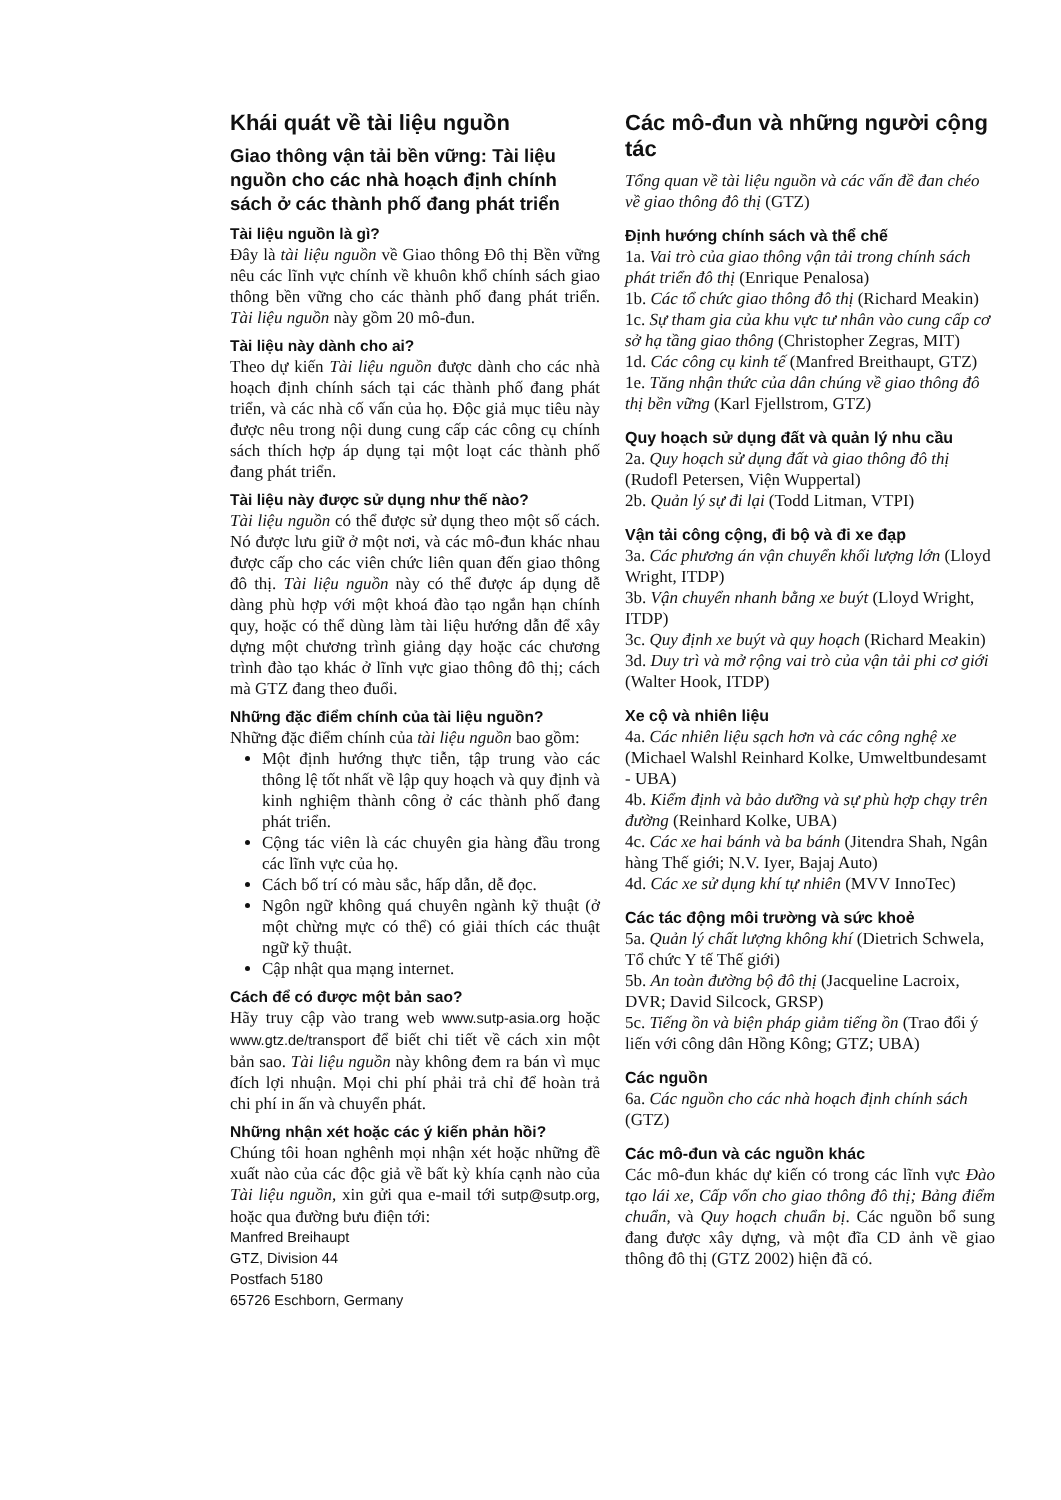Khái quát về tài liệu nguồn
Giao thông vận tải bền vững: Tài liệu nguồn cho các nhà hoạch định chính sách ở các thành phố đang phát triển
Tài liệu nguồn là gì?
Đây là tài liệu nguồn về Giao thông Đô thị Bền vững nêu các lĩnh vực chính về khuôn khổ chính sách giao thông bền vững cho các thành phố đang phát triển. Tài liệu nguồn này gồm 20 mô-đun.
Tài liệu này dành cho ai?
Theo dự kiến Tài liệu nguồn được dành cho các nhà hoạch định chính sách tại các thành phố đang phát triển, và các nhà cố vấn của họ. Độc giả mục tiêu này được nêu trong nội dung cung cấp các công cụ chính sách thích hợp áp dụng tại một loạt các thành phố đang phát triển.
Tài liệu này được sử dụng như thế nào?
Tài liệu nguồn có thể được sử dụng theo một số cách. Nó được lưu giữ ở một nơi, và các mô-đun khác nhau được cấp cho các viên chức liên quan đến giao thông đô thị. Tài liệu nguồn này có thể được áp dụng dễ dàng phù hợp với một khoá đào tạo ngắn hạn chính quy, hoặc có thể dùng làm tài liệu hướng dẫn để xây dựng một chương trình giảng dạy hoặc các chương trình đào tạo khác ở lĩnh vực giao thông đô thị; cách mà GTZ đang theo đuổi.
Những đặc điểm chính của tài liệu nguồn?
Những đặc điểm chính của tài liệu nguồn bao gồm:
Một định hướng thực tiễn, tập trung vào các thông lệ tốt nhất về lập quy hoạch và quy định và kinh nghiệm thành công ở các thành phố đang phát triển.
Cộng tác viên là các chuyên gia hàng đầu trong các lĩnh vực của họ.
Cách bố trí có màu sắc, hấp dẫn, dễ đọc.
Ngôn ngữ không quá chuyên ngành kỹ thuật (ở một chừng mực có thể) có giải thích các thuật ngữ kỹ thuật.
Cập nhật qua mạng internet.
Cách để có được một bản sao?
Hãy truy cập vào trang web www.sutp-asia.org hoặc www.gtz.de/transport để biết chi tiết về cách xin một bản sao. Tài liệu nguồn này không đem ra bán vì mục đích lợi nhuận. Mọi chi phí phải trả chỉ để hoàn trả chi phí in ấn và chuyển phát.
Những nhận xét hoặc các ý kiến phản hồi?
Chúng tôi hoan nghênh mọi nhận xét hoặc những đề xuất nào của các độc giả về bất kỳ khía cạnh nào của Tài liệu nguồn, xin gửi qua e-mail tới sutp@sutp.org, hoặc qua đường bưu điện tới:
Manfred Breihaupt
GTZ, Division 44
Postfach 5180
65726 Eschborn, Germany
Các mô-đun và những người cộng tác
Tổng quan về tài liệu nguồn và các vấn đề đan chéo về giao thông đô thị (GTZ)
Định hướng chính sách và thể chế
1a. Vai trò của giao thông vận tải trong chính sách phát triển đô thị (Enrique Penalosa)
1b. Các tổ chức giao thông đô thị (Richard Meakin)
1c. Sự tham gia của khu vực tư nhân vào cung cấp cơ sở hạ tầng giao thông (Christopher Zegras, MIT)
1d. Các công cụ kinh tế (Manfred Breithaupt, GTZ)
1e. Tăng nhận thức của dân chúng về giao thông đô thị bền vững (Karl Fjellstrom, GTZ)
Quy hoạch sử dụng đất và quản lý nhu cầu
2a. Quy hoạch sử dụng đất và giao thông đô thị (Rudofl Petersen, Viện Wuppertal)
2b. Quản lý sự đi lại (Todd Litman, VTPI)
Vận tải công cộng, đi bộ và đi xe đạp
3a. Các phương án vận chuyển khối lượng lớn (Lloyd Wright, ITDP)
3b. Vận chuyển nhanh bằng xe buýt (Lloyd Wright, ITDP)
3c. Quy định xe buýt và quy hoạch (Richard Meakin)
3d. Duy trì và mở rộng vai trò của vận tải phi cơ giới (Walter Hook, ITDP)
Xe cộ và nhiên liệu
4a. Các nhiên liệu sạch hơn và các công nghệ xe (Michael Walshl Reinhard Kolke, Umweltbundesamt - UBA)
4b. Kiểm định và bảo dưỡng và sự phù hợp chạy trên đường (Reinhard Kolke, UBA)
4c. Các xe hai bánh và ba bánh (Jitendra Shah, Ngân hàng Thế giới; N.V. Iyer, Bajaj Auto)
4d. Các xe sử dụng khí tự nhiên (MVV InnoTec)
Các tác động môi trường và sức khoẻ
5a. Quản lý chất lượng không khí (Dietrich Schwela, Tổ chức Y tế Thế giới)
5b. An toàn đường bộ đô thị (Jacqueline Lacroix, DVR; David Silcock, GRSP)
5c. Tiếng ồn và biện pháp giảm tiếng ồn (Trao đổi ý liến với công dân Hồng Kông; GTZ; UBA)
Các nguồn
6a. Các nguồn cho các nhà hoạch định chính sách (GTZ)
Các mô-đun và các nguồn khác
Các mô-đun khác dự kiến có trong các lĩnh vực Đào tạo lái xe, Cấp vốn cho giao thông đô thị; Bảng điểm chuẩn, và Quy hoạch chuẩn bị. Các nguồn bổ sung đang được xây dựng, và một đĩa CD ảnh về giao thông đô thị (GTZ 2002) hiện đã có.